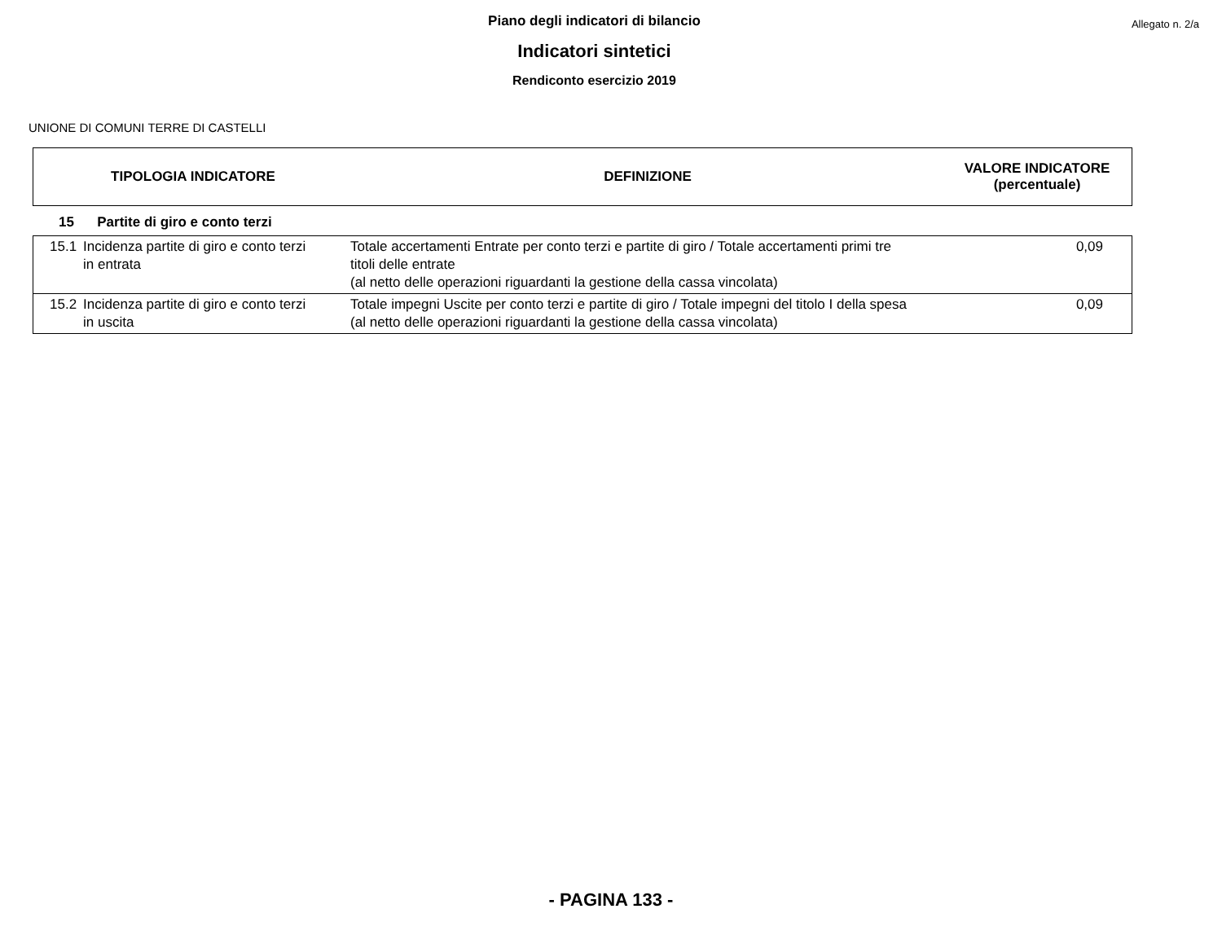Piano degli indicatori di bilancio
Indicatori sintetici
Rendiconto esercizio 2019
Allegato n. 2/a
UNIONE DI COMUNI TERRE DI CASTELLI
| TIPOLOGIA INDICATORE | DEFINIZIONE | VALORE INDICATORE (percentuale) |
| --- | --- | --- |
15 Partite di giro e conto terzi
| 15.1 | Incidenza partite di giro e conto terzi in entrata | Totale accertamenti Entrate per conto terzi e partite di giro / Totale accertamenti primi tre titoli delle entrate (al netto delle operazioni riguardanti la gestione della cassa vincolata) | 0,09 |
| 15.2 | Incidenza partite di giro e conto terzi in uscita | Totale impegni Uscite per conto terzi e partite di giro / Totale impegni del titolo I della spesa (al netto delle operazioni riguardanti la gestione della cassa vincolata) | 0,09 |
- PAGINA 133 -